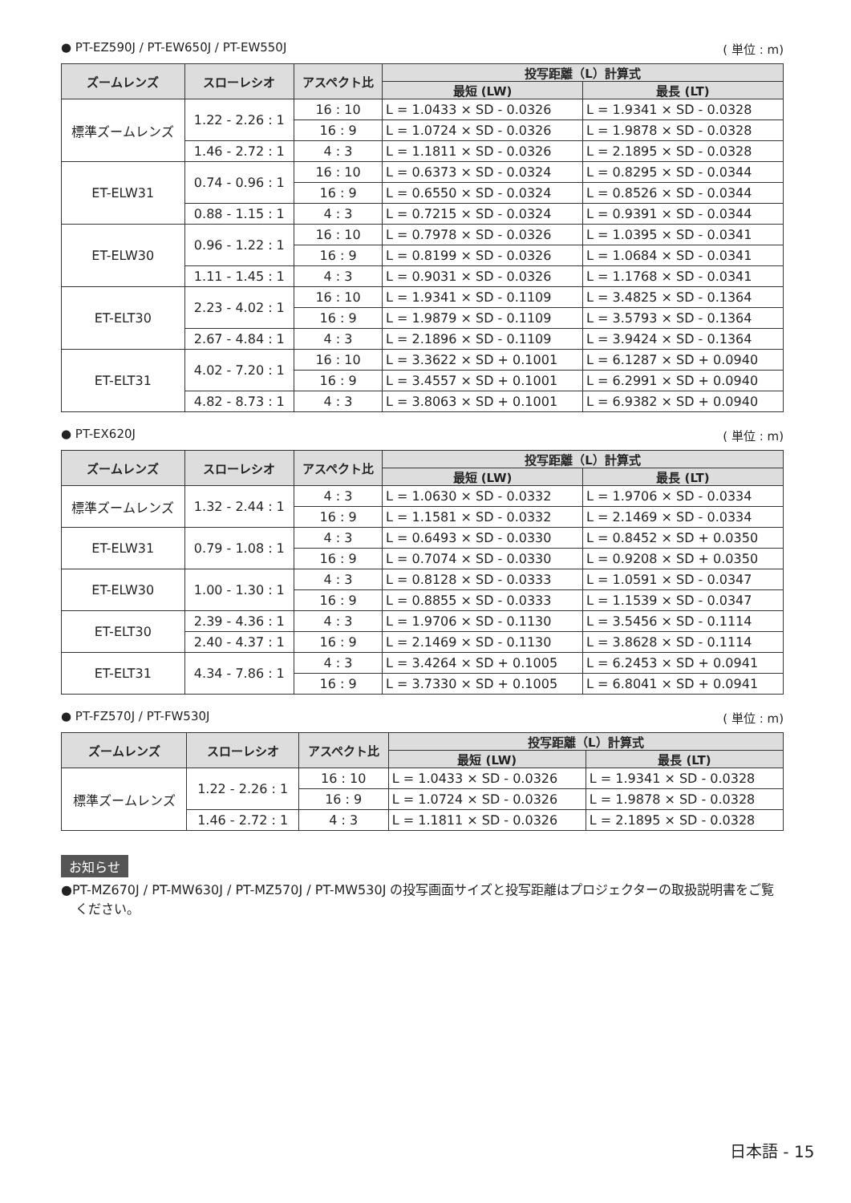● PT-EZ590J / PT-EW650J / PT-EW550J ( 単位 : m)
| ズームレンズ | スローレシオ | アスペクト比 | 投写距離（L）計算式 | |
| --- | --- | --- | --- | --- |
| | | | 最短 (LW) | 最長 (LT) |
| 標準ズームレンズ | 1.22 - 2.26 : 1 | 16 : 10 | L = 1.0433 × SD - 0.0326 | L = 1.9341 × SD - 0.0328 |
| | | 16 : 9 | L = 1.0724 × SD - 0.0326 | L = 1.9878 × SD - 0.0328 |
| | 1.46 - 2.72 : 1 | 4 : 3 | L = 1.1811 × SD - 0.0326 | L = 2.1895 × SD - 0.0328 |
| ET-ELW31 | 0.74 - 0.96 : 1 | 16 : 10 | L = 0.6373 × SD - 0.0324 | L = 0.8295 × SD - 0.0344 |
| | | 16 : 9 | L = 0.6550 × SD - 0.0324 | L = 0.8526 × SD - 0.0344 |
| | 0.88 - 1.15 : 1 | 4 : 3 | L = 0.7215 × SD - 0.0324 | L = 0.9391 × SD - 0.0344 |
| ET-ELW30 | 0.96 - 1.22 : 1 | 16 : 10 | L = 0.7978 × SD - 0.0326 | L = 1.0395 × SD - 0.0341 |
| | | 16 : 9 | L = 0.8199 × SD - 0.0326 | L = 1.0684 × SD - 0.0341 |
| | 1.11 - 1.45 : 1 | 4 : 3 | L = 0.9031 × SD - 0.0326 | L = 1.1768 × SD - 0.0341 |
| ET-ELT30 | 2.23 - 4.02 : 1 | 16 : 10 | L = 1.9341 × SD - 0.1109 | L = 3.4825 × SD - 0.1364 |
| | | 16 : 9 | L = 1.9879 × SD - 0.1109 | L = 3.5793 × SD - 0.1364 |
| | 2.67 - 4.84 : 1 | 4 : 3 | L = 2.1896 × SD - 0.1109 | L = 3.9424 × SD - 0.1364 |
| ET-ELT31 | 4.02 - 7.20 : 1 | 16 : 10 | L = 3.3622 × SD + 0.1001 | L = 6.1287 × SD + 0.0940 |
| | | 16 : 9 | L = 3.4557 × SD + 0.1001 | L = 6.2991 × SD + 0.0940 |
| | 4.82 - 8.73 : 1 | 4 : 3 | L = 3.8063 × SD + 0.1001 | L = 6.9382 × SD + 0.0940 |
● PT-EX620J ( 単位 : m)
| ズームレンズ | スローレシオ | アスペクト比 | 投写距離（L）計算式 | |
| --- | --- | --- | --- | --- |
| | | | 最短 (LW) | 最長 (LT) |
| 標準ズームレンズ | 1.32 - 2.44 : 1 | 4 : 3 | L = 1.0630 × SD - 0.0332 | L = 1.9706 × SD - 0.0334 |
| | | 16 : 9 | L = 1.1581 × SD - 0.0332 | L = 2.1469 × SD - 0.0334 |
| ET-ELW31 | 0.79 - 1.08 : 1 | 4 : 3 | L = 0.6493 × SD - 0.0330 | L = 0.8452 × SD + 0.0350 |
| | | 16 : 9 | L = 0.7074 × SD - 0.0330 | L = 0.9208 × SD + 0.0350 |
| ET-ELW30 | 1.00 - 1.30 : 1 | 4 : 3 | L = 0.8128 × SD - 0.0333 | L = 1.0591 × SD - 0.0347 |
| | | 16 : 9 | L = 0.8855 × SD - 0.0333 | L = 1.1539 × SD - 0.0347 |
| ET-ELT30 | 2.39 - 4.36 : 1 | 4 : 3 | L = 1.9706 × SD - 0.1130 | L = 3.5456 × SD - 0.1114 |
| | 2.40 - 4.37 : 1 | 16 : 9 | L = 2.1469 × SD - 0.1130 | L = 3.8628 × SD - 0.1114 |
| ET-ELT31 | 4.34 - 7.86 : 1 | 4 : 3 | L = 3.4264 × SD + 0.1005 | L = 6.2453 × SD + 0.0941 |
| | | 16 : 9 | L = 3.7330 × SD + 0.1005 | L = 6.8041 × SD + 0.0941 |
● PT-FZ570J / PT-FW530J ( 単位 : m)
| ズームレンズ | スローレシオ | アスペクト比 | 投写距離（L）計算式 | |
| --- | --- | --- | --- | --- |
| | | | 最短 (LW) | 最長 (LT) |
| 標準ズームレンズ | 1.22 - 2.26 : 1 | 16 : 10 | L = 1.0433 × SD - 0.0326 | L = 1.9341 × SD - 0.0328 |
| | | 16 : 9 | L = 1.0724 × SD - 0.0326 | L = 1.9878 × SD - 0.0328 |
| | 1.46 - 2.72 : 1 | 4 : 3 | L = 1.1811 × SD - 0.0326 | L = 2.1895 × SD - 0.0328 |
お知らせ
●PT-MZ670J / PT-MW630J / PT-MZ570J / PT-MW530J の投写画面サイズと投写距離はプロジェクターの取扱説明書をご覧ください。
日本語 - 15